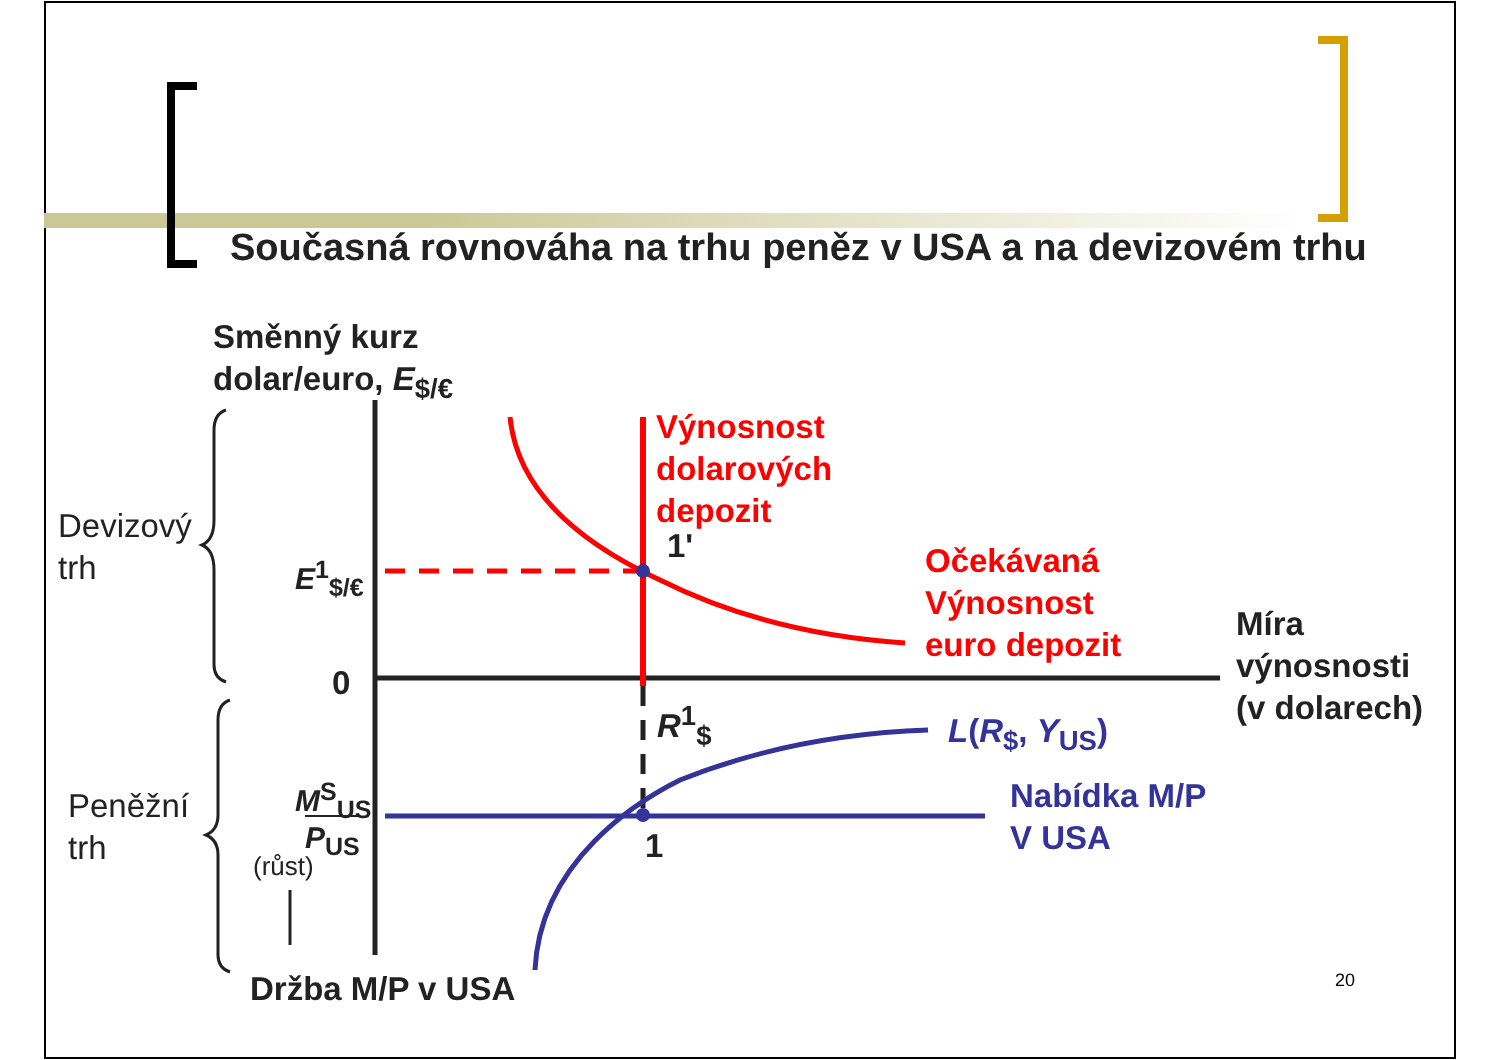Současná rovnováha na trhu peněz v USA a na devizovém trhu
Směnný kurz
dolar/euro, E<sub>$/€</sub>
Devizový
trh
E<sup>1</sup><sub>$/€</sub>
Výnosnost
dolarových
depozit
1'
Očekávaná
Výnosnost
euro depozit
Míra
výnosnosti
(v dolarech)
0
R<sup>1</sup><sub>$</sub> L(R<sub>$</sub>, Y<sub>US</sub>)
Nabídka M/P
V USA
Peněžní
trh
M<sup>S</sup><sub>US</sub>
P<sub>US</sub>
(růst) 1
Držba M/P v USA 20